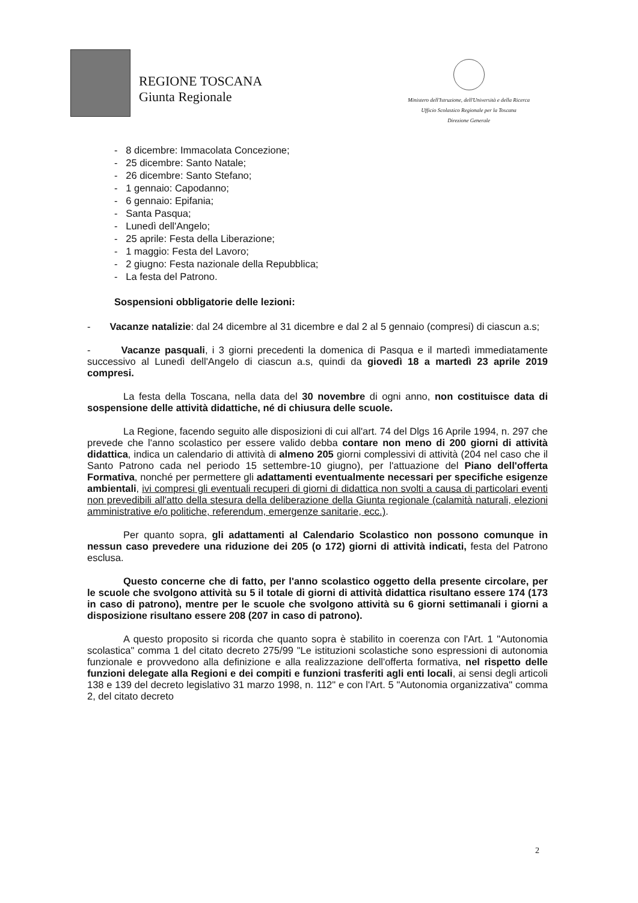REGIONE TOSCANA
Giunta Regionale
Ministero dell'Istruzione, dell'Università e della Ricerca
Ufficio Scolastico Regionale per la Toscana
Direzione Generale
- 8 dicembre: Immacolata Concezione;
- 25 dicembre: Santo Natale;
- 26 dicembre: Santo Stefano;
- 1 gennaio: Capodanno;
- 6 gennaio: Epifania;
- Santa Pasqua;
- Lunedì dell'Angelo;
- 25 aprile: Festa della Liberazione;
- 1 maggio: Festa del Lavoro;
- 2 giugno: Festa nazionale della Repubblica;
- La festa del Patrono.
Sospensioni obbligatorie delle lezioni:
- Vacanze natalizie: dal 24 dicembre al 31 dicembre e dal 2 al 5 gennaio (compresi) di ciascun a.s;
- Vacanze pasquali, i 3 giorni precedenti la domenica di Pasqua e il martedì immediatamente successivo al Lunedì dell'Angelo di ciascun a.s, quindi da giovedì 18 a martedì 23 aprile 2019 compresi.
La festa della Toscana, nella data del 30 novembre di ogni anno, non costituisce data di sospensione delle attività didattiche, né di chiusura delle scuole.
La Regione, facendo seguito alle disposizioni di cui all'art. 74 del Dlgs 16 Aprile 1994, n. 297 che prevede che l'anno scolastico per essere valido debba contare non meno di 200 giorni di attività didattica, indica un calendario di attività di almeno 205 giorni complessivi di attività (204 nel caso che il Santo Patrono cada nel periodo 15 settembre-10 giugno), per l'attuazione del Piano dell'offerta Formativa, nonché per permettere gli adattamenti eventualmente necessari per specifiche esigenze ambientali, ivi compresi gli eventuali recuperi di giorni di didattica non svolti a causa di particolari eventi non prevedibili all'atto della stesura della deliberazione della Giunta regionale (calamità naturali, elezioni amministrative e/o politiche, referendum, emergenze sanitarie, ecc.).
Per quanto sopra, gli adattamenti al Calendario Scolastico non possono comunque in nessun caso prevedere una riduzione dei 205 (o 172) giorni di attività indicati, festa del Patrono esclusa.
Questo concerne che di fatto, per l'anno scolastico oggetto della presente circolare, per le scuole che svolgono attività su 5 il totale di giorni di attività didattica risultano essere 174 (173 in caso di patrono), mentre per le scuole che svolgono attività su 6 giorni settimanali i giorni a disposizione risultano essere 208 (207 in caso di patrono).
A questo proposito si ricorda che quanto sopra è stabilito in coerenza con l'Art. 1 "Autonomia scolastica" comma 1 del citato decreto 275/99 "Le istituzioni scolastiche sono espressioni di autonomia funzionale e provvedono alla definizione e alla realizzazione dell'offerta formativa, nel rispetto delle funzioni delegate alla Regioni e dei compiti e funzioni trasferiti agli enti locali, ai sensi degli articoli 138 e 139 del decreto legislativo 31 marzo 1998, n. 112" e con l'Art. 5 "Autonomia organizzativa" comma 2, del citato decreto
2